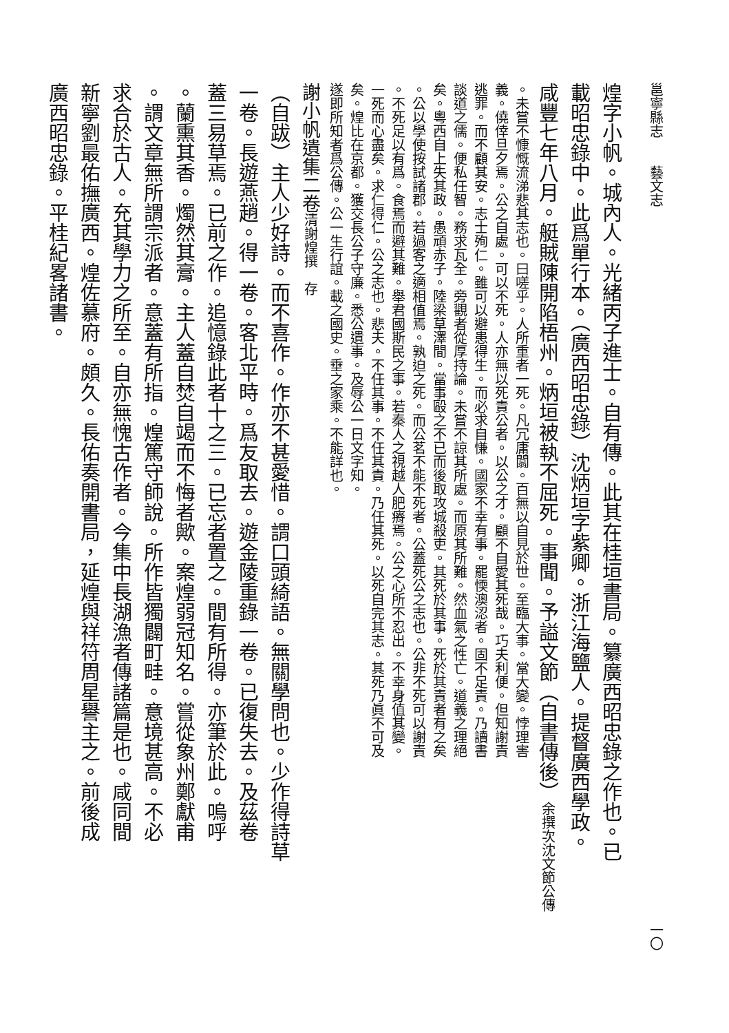邕寧縣志　　藝文志 一〇
煌字小帆。城內人。光緒丙子進士。自有傳。此其在桂垣書局。纂廣西昭忠錄之作也。已
載昭忠錄中。此爲單行本。（廣西昭忠錄）沈炳垣字紫卿。浙江海鹽人。提督廣西學政。
咸豐七年八月。艇賊陳開陷梧州。炳垣被執不屈死。事聞。予謚文節（自書傳後）余撰次沈文節公傳
。未嘗不慷慨流涕悲其志也。曰嗟乎。人所重者一死。凡冗庸闒。百無以自見於世。至臨大事。當大變。悖理害
義。僥倖旦夕焉。公之自處。可以不死。人亦無以死責公者。以公之才。顧不自愛其死哉。巧夫利便。但知謝責
逃罪。而不顧其安。志士殉仁。雖可以避患得生。而必求自慊。國家不幸有事。罷愞澳涊者。固不足責。乃讀書
談道之儒。便私任智。務求瓦全。旁觀者從厚持論。未嘗不諒其所處。而原其所難。然血氣之性亡。道義之理絕
矣。粵西自上失其政。愚頑赤子。陸梁草澤間。當事毆之不已而後取攻城殺吏。其死於其事。死於其責者有之矣
。公以學使按試諸郡。若過客之適相值焉。孰迫之死。而公茗不能不死者。公蓋死公之志也。公非不死可以謝責
。不死足以有爲。食焉而避其難。舉君國斯民之事。若秦人之視越人肥瘠焉。公之心所不忍出。不幸身值其變。
一死而心盡矣。求仁得仁。公之志也。悲夫。不任其事。不任其責。乃任其死。以死自完其志。其死乃眞不可及
矣。煌比在京都。獲交長公子守廉。悉公遺事。及辱公一日文字知。
遂即所知者爲公傳。公一生行誼。載之國史。垂之家乘。不能詳也。
謝小帆遺集二卷清謝煌撰　存
（自跋）主人少好詩。而不喜作。作亦不甚愛惜。謂口頭綺語。無關學問也。少作得詩草
一卷。長遊燕趙。得一卷。客北平時。爲友取去。遊金陵重錄一卷。已復失去。及茲卷
蓋三易草焉。已前之作。追憶錄此者十之三。已忘者置之。間有所得。亦筆於此。嗚呼
。蘭熏其香。燭然其膏。主人蓋自焚自竭而不悔者歟。案煌弱冠知名。嘗從象州鄭獻甫
。謂文章無所謂宗派者。意蓋有所指。煌篤守師說。所作皆獨闢町畦。意境甚高。不必
求合於古人。充其學力之所至。自亦無愧古作者。今集中長湖漁者傳諸篇是也。咸同間
新寧劉最佑撫廣西。煌佐慕府。頗久。長佑奏開書局，延煌與祥符周星譽主之。前後成
廣西昭忠錄。平桂紀畧諸書。